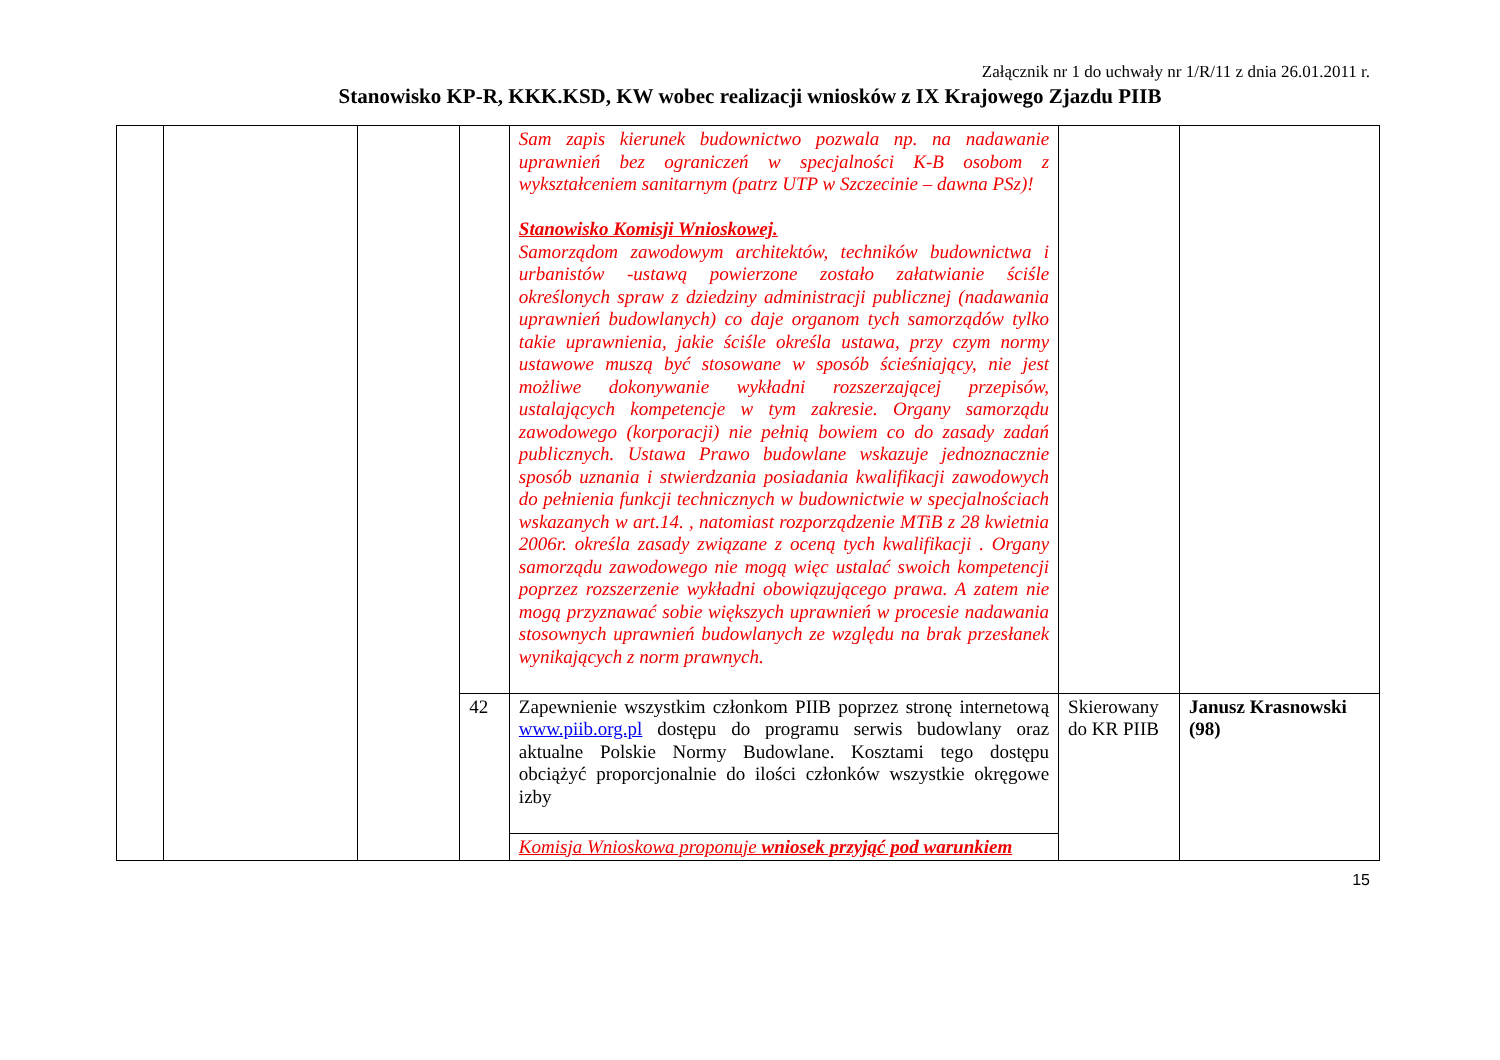Załącznik nr 1 do uchwały nr 1/R/11 z dnia 26.01.2011 r.
Stanowisko KP-R, KKK.KSD, KW wobec realizacji wniosków z IX Krajowego Zjazdu PIIB
| | | | | Sam zapis kierunek budownictwo pozwala np. na nadawanie uprawnień bez ograniczeń w specjalności K-B osobom z wykształceniem sanitarnym (patrz UTP w Szczecinie – dawna PSz)! Stanowisko Komisji Wnioskowej. Samorządom zawodowym architektów, techników budownictwa i urbanistów -ustawą powierzone zostało załatwianie ściśle określonych spraw z dziedziny administracji publicznej (nadawania uprawnień budowlanych) co daje organom tych samorządów tylko takie uprawnienia, jakie ściśle określa ustawa, przy czym normy ustawowe muszą być stosowane w sposób ścieśniający, nie jest możliwe dokonywanie wykładni rozszerzającej przepisów, ustalających kompetencje w tym zakresie. Organy samorządu zawodowego (korporacji) nie pełnią bowiem co do zasady zadań publicznych. Ustawa Prawo budowlane wskazuje jednoznacznie sposób uznania i stwierdzania posiadania kwalifikacji zawodowych do pełnienia funkcji technicznych w budownictwie w specjalnościach wskazanych w art.14. , natomiast rozporządzenie MTiB z 28 kwietnia 2006r. określa zasady związane z oceną tych kwalifikacji . Organy samorządu zawodowego nie mogą więc ustalać swoich kompetencji poprzez rozszerzenie wykładni obowiązującego prawa. A zatem nie mogą przyznawać sobie większych uprawnień w procesie nadawania stosownych uprawnień budowlanych ze względu na brak przesłanek wynikających z norm prawnych. | | |
| | | | 42 | Zapewnienie wszystkim członkom PIIB poprzez stronę internetową www.piib.org.pl dostępu do programu serwis budowlany oraz aktualne Polskie Normy Budowlane. Kosztami tego dostępu obciążyć proporcjonalnie do ilości członków wszystkie okręgowe izby | Skierowany do KR PIIB | Janusz Krasnowski (98) |
| | | | | Komisja Wnioskowa proponuje wniosek przyjąć pod warunkiem | | |
15